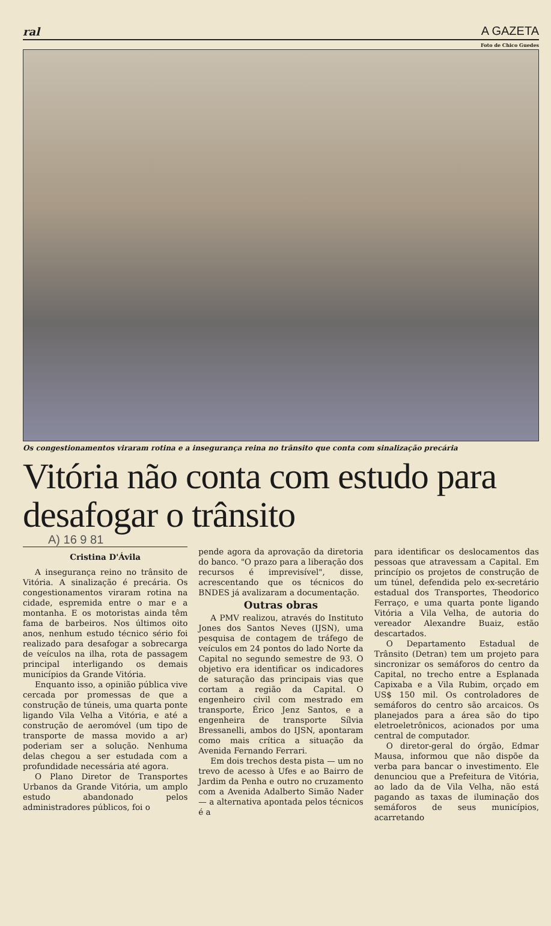ral A GAZETA
Foto de Chico Guedes
Os congestionamentos viraram rotina e a insegurança reina no trânsito que conta com sinalização precária
Vitória não conta com estudo para desafogar o trânsito
A) 16 9 81
Cristina D'Ávila
A insegurança reino no trânsito de Vitória. A sinalização é precária. Os congestionamentos viraram rotina na cidade, espremida entre o mar e a montanha. E os motoristas ainda têm fama de barbeiros. Nos últimos oito anos, nenhum estudo técnico sério foi realizado para desafogar a sobrecarga de veículos na ilha, rota de passagem principal interligando os demais municípios da Grande Vitória.
Enquanto isso, a opinião pública vive cercada por promessas de que a construção de túneis, uma quarta ponte ligando Vila Velha a Vitória, e até a construção de aeromóvel (um tipo de transporte de massa movido a ar) poderiam ser a solução. Nenhuma delas chegou a ser estudada com a profundidade necessária até agora.
O Plano Diretor de Transportes Urbanos da Grande Vitória, um amplo estudo abandonado pelos administradores públicos, foi o
pende agora da aprovação da diretoria do banco. "O prazo para a liberação dos recursos é imprevisível", disse, acrescentando que os técnicos do BNDES já avalizaram a documentação.
Outras obras
A PMV realizou, através do Instituto Jones dos Santos Neves (IJSN), uma pesquisa de contagem de tráfego de veículos em 24 pontos do lado Norte da Capital no segundo semestre de 93. O objetivo era identificar os indicadores de saturação das principais vias que cortam a região da Capital. O engenheiro civil com mestrado em transporte, Érico Jenz Santos, e a engenheira de transporte Sílvia Bressanelli, ambos do IJSN, apontaram como mais crítica a situação da Avenida Fernando Ferrari.
Em dois trechos desta pista — um no trevo de acesso à Ufes e ao Bairro de Jardim da Penha e outro no cruzamento com a Avenida Adalberto Simão Nader — a alternativa apontada pelos técnicos é a
para identificar os deslocamentos das pessoas que atravessam a Capital. Em princípio os projetos de construção de um túnel, defendida pelo ex-secretário estadual dos Transportes, Theodorico Ferraço, e uma quarta ponte ligando Vitória a Vila Velha, de autoria do vereador Alexandre Buaiz, estão descartados.
O Departamento Estadual de Trânsito (Detran) tem um projeto para sincronizar os semáforos do centro da Capital, no trecho entre a Esplanada Capixaba e a Vila Rubim, orçado em US$ 150 mil. Os controladores de semáforos do centro são arcaicos. Os planejados para a área são do tipo eletroeletrônicos, acionados por uma central de computador.
O diretor-geral do órgão, Edmar Mausa, informou que não dispõe da verba para bancar o investimento. Ele denunciou que a Prefeitura de Vitória, ao lado da de Vila Velha, não está pagando as taxas de iluminação dos semáforos de seus municípios, acarretando